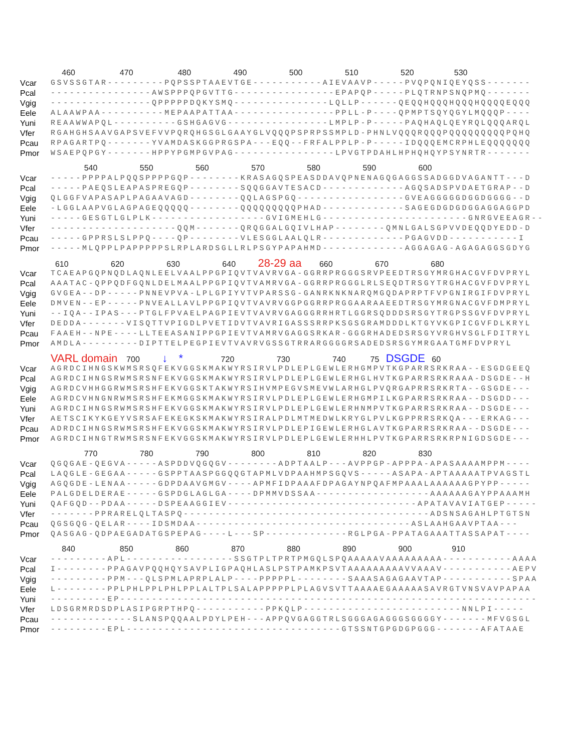460 470 480 490 500 510 520 530
Vcar GSVSSGTAR---------PQPSSPTAAEVTGE-----------AIEVAAVP-----PVQPQNIQEYQSS-------
Pcal ----------------AWSPPPQPGVTTG----------------EPAPQP-----PLQTRNPSNQPMQ-------
Vgig ----------------QPPPPPDQKYSMQ---------------LQLLP------QEQQHQQQHQQQHQQQQEQQQ
Eele ALAAWPAA----------MEPAAPATTAA----------------PPLL-P----QPMPTSQYQGYLMQQQP----
Yuni REAAWWAPQL----------GSHGAGVG----------------LMPLP-P-----PAQHAQLQEYRQLQQQARQL
Vfer RGAHGHSAAVGAPSVEFVVPQRQHGSGLGAAYGLVQQQPSPRPSSMPLD-PHNLVQQQRQQQPQQQQQQQQQPQHQ
Pcau RPAGARTPQ-------YVAMDASKGGPRGSPA---EQQ--FRFALPPLP-P-----IDQQQEMCRPHLEQQQQQQQ
Pmor WSAEPQPGY-------HPPYPGMPGVPAG----------------LPVGTPDAHLHPHQHQYPSYNRTR-------
540 550 560 570 580 590 600
Vcar -----PPPPALPQQSPPPPGQP--------KRASAGQSPEASDDAVQPNENAGQGAGGSSADGGDVAGANTT---D
Pcal -----PAEQSLEAPASPREGQP--------SQQGGAVTESACD-------------AGQSADSPVDAETGRAP--D
Vgig QLGGFVAPASAPLPAGAAVAGD--------QQLAGSPGQ-----------------GVEAGGGGGDGGDGGGG--D
Eele -LGGLAAPVGLAGPAGEQQQQQ--------QQQQQQQQQPHAD-------------SAGEGDGDGDGGAGGAGGPD
Yuni -----GESGTLGLPLK------------------GVIGMEHLG-----------------------GNRGVEEAGR--
Vfer --------------------QQM-------QRQGGALGQIVLHAP--------QMNLGALSGPVVDEQQDYEDD-D
Pcau -----GPPRSLSLPPQ----QP--------VLESGGLAALQLR-------------PGAGVDD-----------I
Pmor -----MLQPPLPAPPPPPSLRPLARDSGLLRLPSGYPAPAHMD-------------AGGAGAG-AGAGAGGSGDYG
610 620 630 640 28-29 aa 660 670 680
Vcar TCAEAPGQPNQDLAQNLEELVAALPPGPIQVTVAVRVGA-GGRRPRGGGSRVPEEDTRSGYMRGHACGVFDVPRYL
Pcal AAATAC-QPPQDFGQNLDELMAALPPGPIQVTVAMRVGA-GGRRPRGGGLRLSEQDTRSGYTRGHACGVFDVPRYL
Vgig GVGEA--DP-----PNNEVPVA-LPLGPIYVTVPARSSG-GANRKNKNARQMGQDAPRPTFVPGNIRGIFDVPRYL
Eele DMVEN--EP-----PNVEALLAVLPPGPIQVTVAVRVGGPGGRRPRGGAARAAEEDTRSGYMRGNACGVFDMPRYL
Yuni --IQA--IPAS---PTGLFPVAELPAGPIEVTVAVRVGAGGGRRHRTLGGRSQDDDSRSGYTRGPSSGVFDVPRYL
Vfer DEDDA-------VISQTTVPIGDLPVETIDVTVAVRIGASSSRRPKSGSGRAMDDDLKTGYVKGPICGVFDLKRYL
Pcau FAAEH--NPE----LLTEEASANIPPGPIEVTVAMRVGAGGSRKAR-GGGRHADEDSRSGYVRGHVSGLFDITRYL
Pmor AMDLA---------DIPTTELPEGPIEVTVAVRVGSSGTRRARGGGGRSADEDSRSGYMRGAATGMFDVPRYL
VARL domain 700 ↓ * 720 730 740 75 DSGDE 60
Vcar AGRDCIHNGSKWMSRSQFEKVGGSKMAKWYRSIRVLPDLEPLGEWLERHGMPVTKGPARRSRKRAA--ESGDGEEQ
Pcal AGRDCIHNGSRWMSRSNFEKVGGSKMAKWYRSIRVLPDLEPLGEWLERHGLHVTKGPARRSRKRAAA-DSGDE--H
Vgig AGRDCVHHGGRWMSRSHFEKVGGSKTAKWYRSIHVMPEGVSMEVWLARHGLPVQRGAPRRSRKRTA--GSGDE---
Eele AGRDCVHNGNRWMSRSHFEKMGGSKMAKWYRSIRVLPDLEPLGEWLERHGMPILKGPARRSRKRAA--DSGDD---
Yuni AGRDCIHNGSRWMSRSHFEKVGGSKMAKWYRSIRVLPDLEPLGEWLERHNMPVTKGPARRSRKRAA--DSGDE---
Vfer AETSCIKYKGEYVSRSAFEKEGKSKMAKWYRSIRALPDLMTMEDWLKRYGLPVLKGPPRRSRKQA---ERKAG---
Pcau ADRDCIHNGSRWMSRSHFEKVGGSKMAKWYRSIRVLPDLEPIGEWLERHGLAVTKGPARRSRKRAA--DSGDE---
Pmor AGRDCIHNGTRWMSRSNFEKVGGSKMAKWYRSIRVLPDLEPLGEWLERHHLPVTKGPARRSRKRPNIGDSGDE---
770 780 790 800 810 820 830
Vcar QGQGAE-QEGVA-----ASPDDVQGQGV--------ADPTAALP---AVPPGP-APPPA-APASAAAAMPPM----
Pcal LAQGLE-GEGAA-----GSPPTAASPGGQQGTAPMLVDPAAHMPSGQVS-----ASAPA-APTAAAAATPVAGSTL
Vgig AGQGDE-LENAA-----GDPDAAVGMGV----APMFIDPAAAFDPAGAYNPQAFMPAAALAAAAAAGPYPP-----
Eele PALGDELDERAE-----GSPDGLAGLGA----DPMMVDSSAA------------------AAAAAAGAYPPAAAMH
Yuni QAFGQD--PDAA-----DSPEAAGGIEV------------------------------APATAVAVIATGEP-----
Vfer -------PPRARELQLTASPQ---------------------------------------ADSNSAGAHLPTGTSN
Pcau QGSGQG-QELAR----IDSMDAA----------------------------------ASLAAHGAAVPTAA---
Pmor QASGAG-QDPAEGADATGSPEPAG----L---SP-------------RGLPGA-PPATAGAAATTASSAPAT----
840 850 860 870 880 890 900 910
Vcar ---------APL-----------------SSGTPLTPRTPMGQLSPQAAAAAVAAAAAAAAA-----------AAAA
Pcal I--------PPAGAVPQQHQYSAVPLIGPAQHLASLPSTPAMKPSVTAAAAAAAAAVVAAAV-----------AEPV
Vgig ---------PPM---QLSPMLAPRPLALP----PPPPPL--------SAAASAGAGAAVTAP-----------SPAA
Eele L--------PPLPHLPPLPHLPPLALTPLSALAPPPPPLPLAGVSVTTAAAAEGAAAAASAVRGTVNSVAVPAPAA
Yuni ---------EP------------------------------------------------------------------
Vfer LDSGRMRDSDPLASIPGRPTHPQ-----------PPKQLP-------------------------NNLPI-----
Pcau -------------SLANSPQQAALPDYLPEH---APPQVGAGGTRLSGGGAGAGGGSGGGGY-------MFVGSGL
Pmor ---------EPL----------------------------------GTSSNTGPGDGPGGG-------AFATAAE